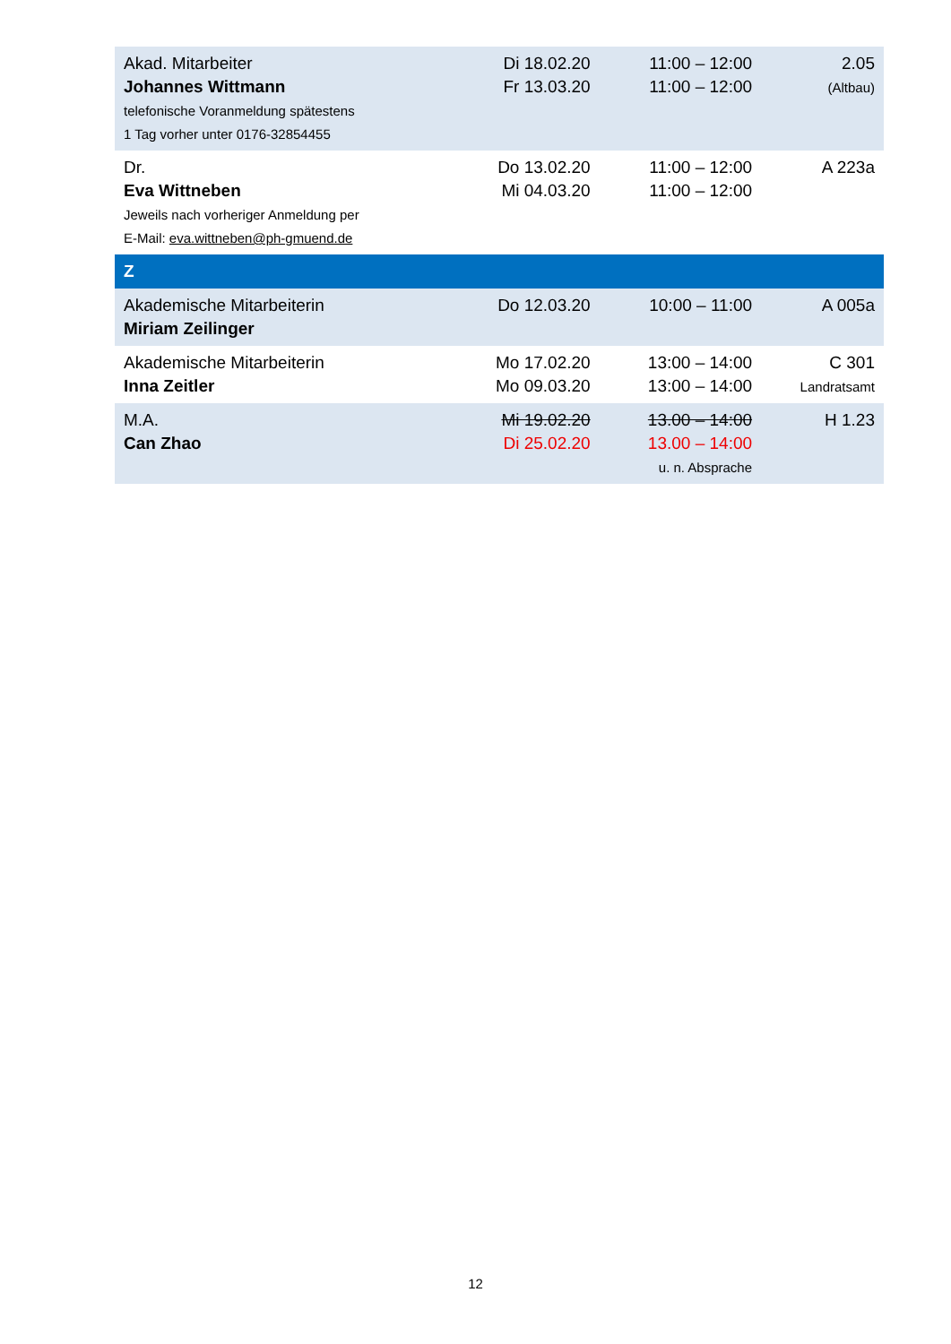| Akad. Mitarbeiter Johannes Wittmann telefonische Voranmeldung spätestens 1 Tag vorher unter 0176-32854455 | Di 18.02.20 Fr 13.03.20 | 11:00 – 12:00 11:00 – 12:00 | 2.05 (Altbau) |
| Dr. Eva Wittneben Jeweils nach vorheriger Anmeldung per E-Mail: eva.wittneben@ph-gmuend.de | Do 13.02.20 Mi 04.03.20 | 11:00 – 12:00 11:00 – 12:00 | A 223a |
| Z | | | |
| Akademische Mitarbeiterin Miriam Zeilinger | Do 12.03.20 | 10:00 – 11:00 | A 005a |
| Akademische Mitarbeiterin Inna Zeitler | Mo 17.02.20 Mo 09.03.20 | 13:00 – 14:00 13:00 – 14:00 | C 301 Landratsamt |
| M.A. Can Zhao | Mi 19.02.20 Di 25.02.20 | 13.00 – 14:00 13.00 – 14:00 u. n. Absprache | H 1.23 |
12